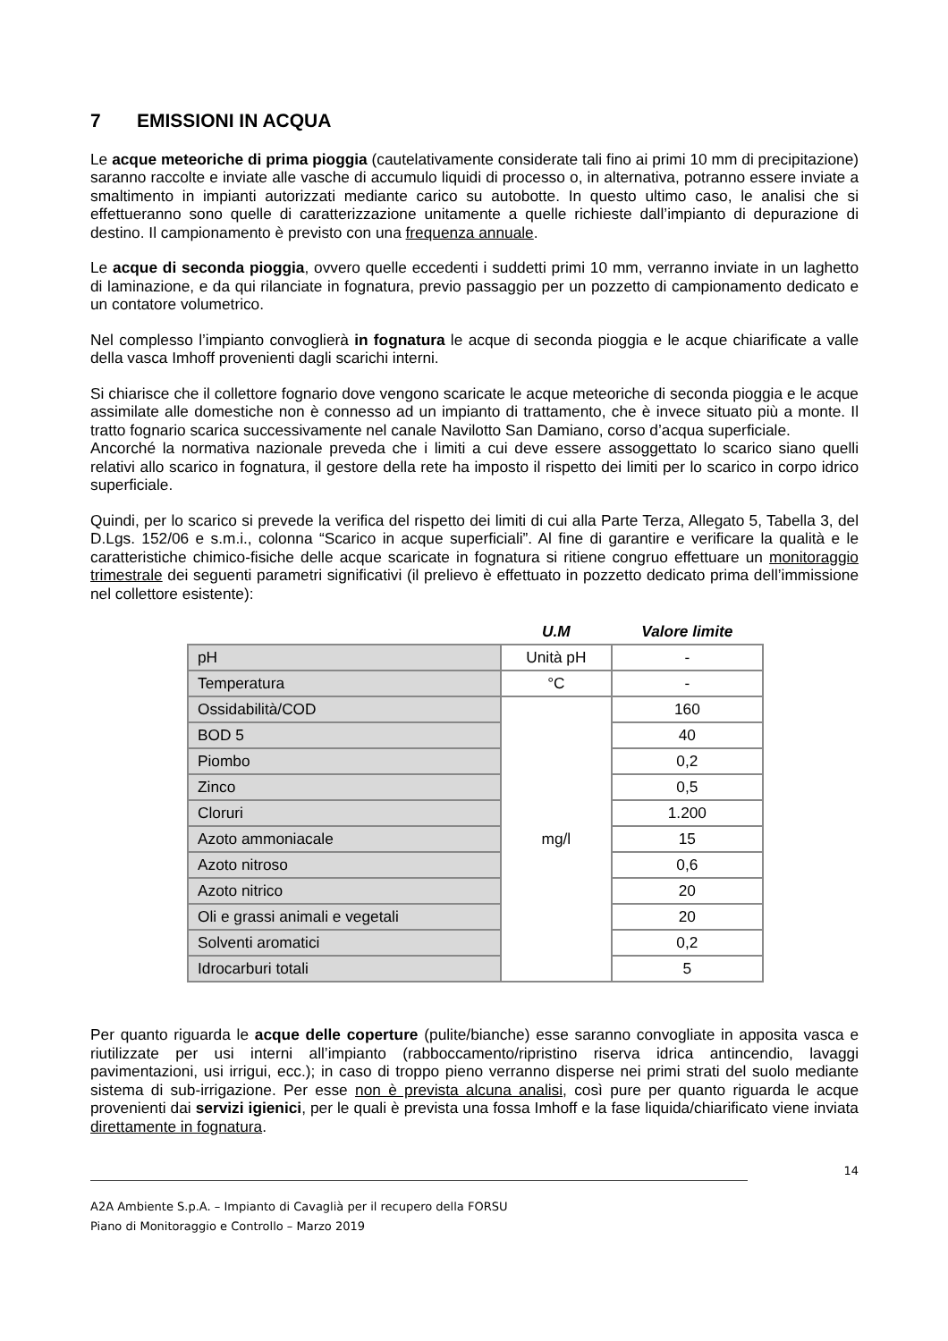7 EMISSIONI IN ACQUA
Le acque meteoriche di prima pioggia (cautelativamente considerate tali fino ai primi 10 mm di precipitazione) saranno raccolte e inviate alle vasche di accumulo liquidi di processo o, in alternativa, potranno essere inviate a smaltimento in impianti autorizzati mediante carico su autobotte. In questo ultimo caso, le analisi che si effettueranno sono quelle di caratterizzazione unitamente a quelle richieste dall’impianto di depurazione di destino. Il campionamento è previsto con una frequenza annuale.
Le acque di seconda pioggia, ovvero quelle eccedenti i suddetti primi 10 mm, verranno inviate in un laghetto di laminazione, e da qui rilanciate in fognatura, previo passaggio per un pozzetto di campionamento dedicato e un contatore volumetrico.
Nel complesso l’impianto convoglierà in fognatura le acque di seconda pioggia e le acque chiarificate a valle della vasca Imhoff provenienti dagli scarichi interni.
Si chiarisce che il collettore fognario dove vengono scaricate le acque meteoriche di seconda pioggia e le acque assimilate alle domestiche non è connesso ad un impianto di trattamento, che è invece situato più a monte. Il tratto fognario scarica successivamente nel canale Navilotto San Damiano, corso d’acqua superficiale.
Ancorché la normativa nazionale preveda che i limiti a cui deve essere assoggettato lo scarico siano quelli relativi allo scarico in fognatura, il gestore della rete ha imposto il rispetto dei limiti per lo scarico in corpo idrico superficiale.
Quindi, per lo scarico si prevede la verifica del rispetto dei limiti di cui alla Parte Terza, Allegato 5, Tabella 3, del D.Lgs. 152/06 e s.m.i., colonna “Scarico in acque superficiali”. Al fine di garantire e verificare la qualità e le caratteristiche chimico-fisiche delle acque scaricate in fognatura si ritiene congruo effettuare un monitoraggio trimestrale dei seguenti parametri significativi (il prelievo è effettuato in pozzetto dedicato prima dell’immissione nel collettore esistente):
| | U.M | Valore limite |
| --- | --- | --- |
| pH | Unità pH | - |
| Temperatura | °C | - |
| Ossidabilità/COD | mg/l | 160 |
| BOD 5 | | 40 |
| Piombo | | 0,2 |
| Zinco | | 0,5 |
| Cloruri | | 1.200 |
| Azoto ammoniacale | | 15 |
| Azoto nitroso | | 0,6 |
| Azoto nitrico | | 20 |
| Oli e grassi animali e vegetali | | 20 |
| Solventi aromatici | | 0,2 |
| Idrocarburi totali | | 5 |
Per quanto riguarda le acque delle coperture (pulite/bianche) esse saranno convogliate in apposita vasca e riutilizzate per usi interni all’impianto (rabboccamento/ripristino riserva idrica antincendio, lavaggi pavimentazioni, usi irrigui, ecc.); in caso di troppo pieno verranno disperse nei primi strati del suolo mediante sistema di sub-irrigazione. Per esse non è prevista alcuna analisi, così pure per quanto riguarda le acque provenienti dai servizi igienici, per le quali è prevista una fossa Imhoff e la fase liquida/chiarificato viene inviata direttamente in fognatura.
14
A2A Ambiente S.p.A. – Impianto di Cavaglià per il recupero della FORSU
Piano di Monitoraggio e Controllo – Marzo 2019